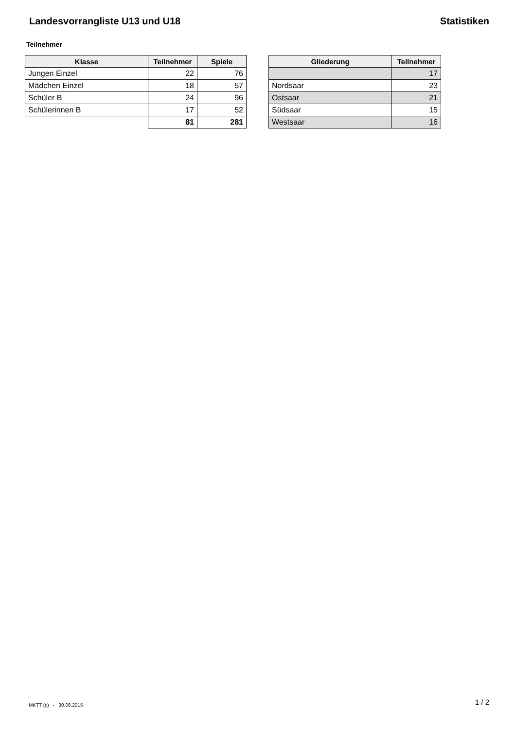Landesvorrangliste U13 und U18 Statistiken
Teilnehmer
| Klasse | Teilnehmer | Spiele |
| --- | --- | --- |
| Jungen Einzel | 22 | 76 |
| Mädchen Einzel | 18 | 57 |
| Schüler B | 24 | 96 |
| Schülerinnen B | 17 | 52 |
| | 81 | 281 |
| Gliederung | Teilnehmer |
| --- | --- |
| | 17 |
| Nordsaar | 23 |
| Ostsaar | 21 |
| Südsaar | 15 |
| Westsaar | 16 |
MKTT (c) - 30.06.2015 1 / 2